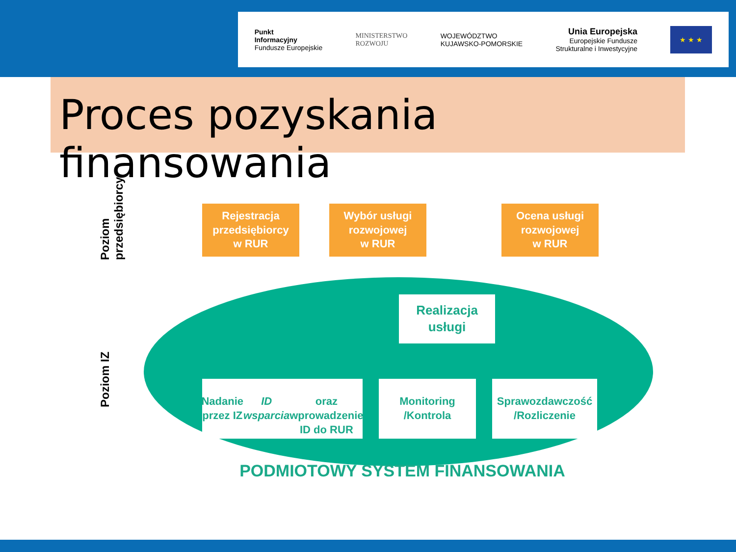Punkt
Informacyjny
Fundusze Europejskie
MINISTERSTWO
ROZWOJU
WOJEWÓDZTWO
KUJAWSKO-POMORSKIE
Unia Europejska
Europejskie Fundusze
Strukturalne i Inwestycyjne
★ ★ ★
Proces pozyskania finansowania
Poziom
przedsiębiorcy
Poziom IZ
Rejestracja
przedsiębiorcy
w RUR
Wybór usługi
rozwojowej
w RUR
Ocena usługi
rozwojowej
w RUR
Realizacja
usługi
Nadanie przez IZ ID wsparcia
oraz wprowadzenie
ID do RUR
Monitoring
/Kontrola
Sprawozdawczość
/Rozliczenie
PODMIOTOWY SYSTEM FINANSOWANIA